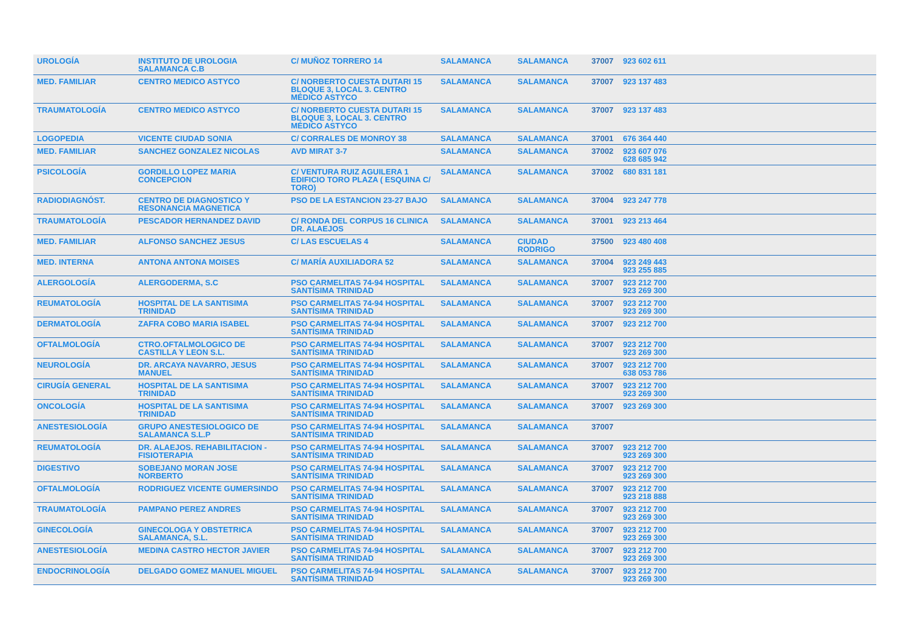| UROLOGÍA | INSTITUTO DE UROLOGIA SALAMANCA C.B | C/ MUÑOZ TORRERO 14 | SALAMANCA | SALAMANCA | 37007 | 923 602 611 |
| MED. FAMILIAR | CENTRO MEDICO ASTYCO | C/ NORBERTO CUESTA DUTARI 15 BLOQUE 3, LOCAL 3. CENTRO MÉDICO ASTYCO | SALAMANCA | SALAMANCA | 37007 | 923 137 483 |
| TRAUMATOLOGÍA | CENTRO MEDICO ASTYCO | C/ NORBERTO CUESTA DUTARI 15 BLOQUE 3, LOCAL 3. CENTRO MÉDICO ASTYCO | SALAMANCA | SALAMANCA | 37007 | 923 137 483 |
| LOGOPEDIA | VICENTE CIUDAD SONIA | C/ CORRALES DE MONROY 38 | SALAMANCA | SALAMANCA | 37001 | 676 364 440 |
| MED. FAMILIAR | SANCHEZ GONZALEZ NICOLAS | AVD MIRAT 3-7 | SALAMANCA | SALAMANCA | 37002 | 923 607 076 628 685 942 |
| PSICOLOGÍA | GORDILLO LOPEZ MARIA CONCEPCION | C/ VENTURA RUIZ AGUILERA 1 EDIFICIO TORO PLAZA ( ESQUINA C/ TORO) | SALAMANCA | SALAMANCA | 37002 | 680 831 181 |
| RADIODIAGNÓST. | CENTRO DE DIAGNOSTICO Y RESONANCIA MAGNETICA | PSO DE LA ESTANCION 23-27 BAJO | SALAMANCA | SALAMANCA | 37004 | 923 247 778 |
| TRAUMATOLOGÍA | PESCADOR HERNANDEZ DAVID | C/ RONDA DEL CORPUS 16 CLINICA DR. ALAEJOS | SALAMANCA | SALAMANCA | 37001 | 923 213 464 |
| MED. FAMILIAR | ALFONSO SANCHEZ JESUS | C/ LAS ESCUELAS 4 | SALAMANCA | CIUDAD RODRIGO | 37500 | 923 480 408 |
| MED. INTERNA | ANTONA ANTONA MOISES | C/ MARÍA AUXILIADORA 52 | SALAMANCA | SALAMANCA | 37004 | 923 249 443 923 255 885 |
| ALERGOLOGÍA | ALERGODERMA, S.C | PSO CARMELITAS 74-94 HOSPITAL SANTÍSIMA TRINIDAD | SALAMANCA | SALAMANCA | 37007 | 923 212 700 923 269 300 |
| REUMATOLOGÍA | HOSPITAL DE LA SANTISIMA TRINIDAD | PSO CARMELITAS 74-94 HOSPITAL SANTÍSIMA TRINIDAD | SALAMANCA | SALAMANCA | 37007 | 923 212 700 923 269 300 |
| DERMATOLOGÍA | ZAFRA COBO MARIA ISABEL | PSO CARMELITAS 74-94 HOSPITAL SANTÍSIMA TRINIDAD | SALAMANCA | SALAMANCA | 37007 | 923 212 700 |
| OFTALMOLOGÍA | CTRO.OFTALMOLOGICO DE CASTILLA Y LEON S.L. | PSO CARMELITAS 74-94 HOSPITAL SANTÍSIMA TRINIDAD | SALAMANCA | SALAMANCA | 37007 | 923 212 700 923 269 300 |
| NEUROLOGÍA | DR. ARCAYA NAVARRO, JESUS MANUEL | PSO CARMELITAS 74-94 HOSPITAL SANTÍSIMA TRINIDAD | SALAMANCA | SALAMANCA | 37007 | 923 212 700 638 053 786 |
| CIRUGÍA GENERAL | HOSPITAL DE LA SANTISIMA TRINIDAD | PSO CARMELITAS 74-94 HOSPITAL SANTÍSIMA TRINIDAD | SALAMANCA | SALAMANCA | 37007 | 923 212 700 923 269 300 |
| ONCOLOGÍA | HOSPITAL DE LA SANTISIMA TRINIDAD | PSO CARMELITAS 74-94 HOSPITAL SANTÍSIMA TRINIDAD | SALAMANCA | SALAMANCA | 37007 | 923 269 300 |
| ANESTESIOLOGÍA | GRUPO ANESTESIOLOGICO DE SALAMANCA S.L.P | PSO CARMELITAS 74-94 HOSPITAL SANTÍSIMA TRINIDAD | SALAMANCA | SALAMANCA | 37007 | |
| REUMATOLOGÍA | DR. ALAEJOS. REHABILITACION - FISIOTERAPIA | PSO CARMELITAS 74-94 HOSPITAL SANTÍSIMA TRINIDAD | SALAMANCA | SALAMANCA | 37007 | 923 212 700 923 269 300 |
| DIGESTIVO | SOBEJANO MORAN JOSE NORBERTO | PSO CARMELITAS 74-94 HOSPITAL SANTÍSIMA TRINIDAD | SALAMANCA | SALAMANCA | 37007 | 923 212 700 923 269 300 |
| OFTALMOLOGÍA | RODRIGUEZ VICENTE GUMERSINDO | PSO CARMELITAS 74-94 HOSPITAL SANTÍSIMA TRINIDAD | SALAMANCA | SALAMANCA | 37007 | 923 212 700 923 218 888 |
| TRAUMATOLOGÍA | PAMPANO PEREZ ANDRES | PSO CARMELITAS 74-94 HOSPITAL SANTÍSIMA TRINIDAD | SALAMANCA | SALAMANCA | 37007 | 923 212 700 923 269 300 |
| GINECOLOGÍA | GINECOLOGA Y OBSTETRICA SALAMANCA, S.L. | PSO CARMELITAS 74-94 HOSPITAL SANTÍSIMA TRINIDAD | SALAMANCA | SALAMANCA | 37007 | 923 212 700 923 269 300 |
| ANESTESIOLOGÍA | MEDINA CASTRO HECTOR JAVIER | PSO CARMELITAS 74-94 HOSPITAL SANTÍSIMA TRINIDAD | SALAMANCA | SALAMANCA | 37007 | 923 212 700 923 269 300 |
| ENDOCRINOLOGÍA | DELGADO GOMEZ MANUEL MIGUEL | PSO CARMELITAS 74-94 HOSPITAL SANTÍSIMA TRINIDAD | SALAMANCA | SALAMANCA | 37007 | 923 212 700 923 269 300 |